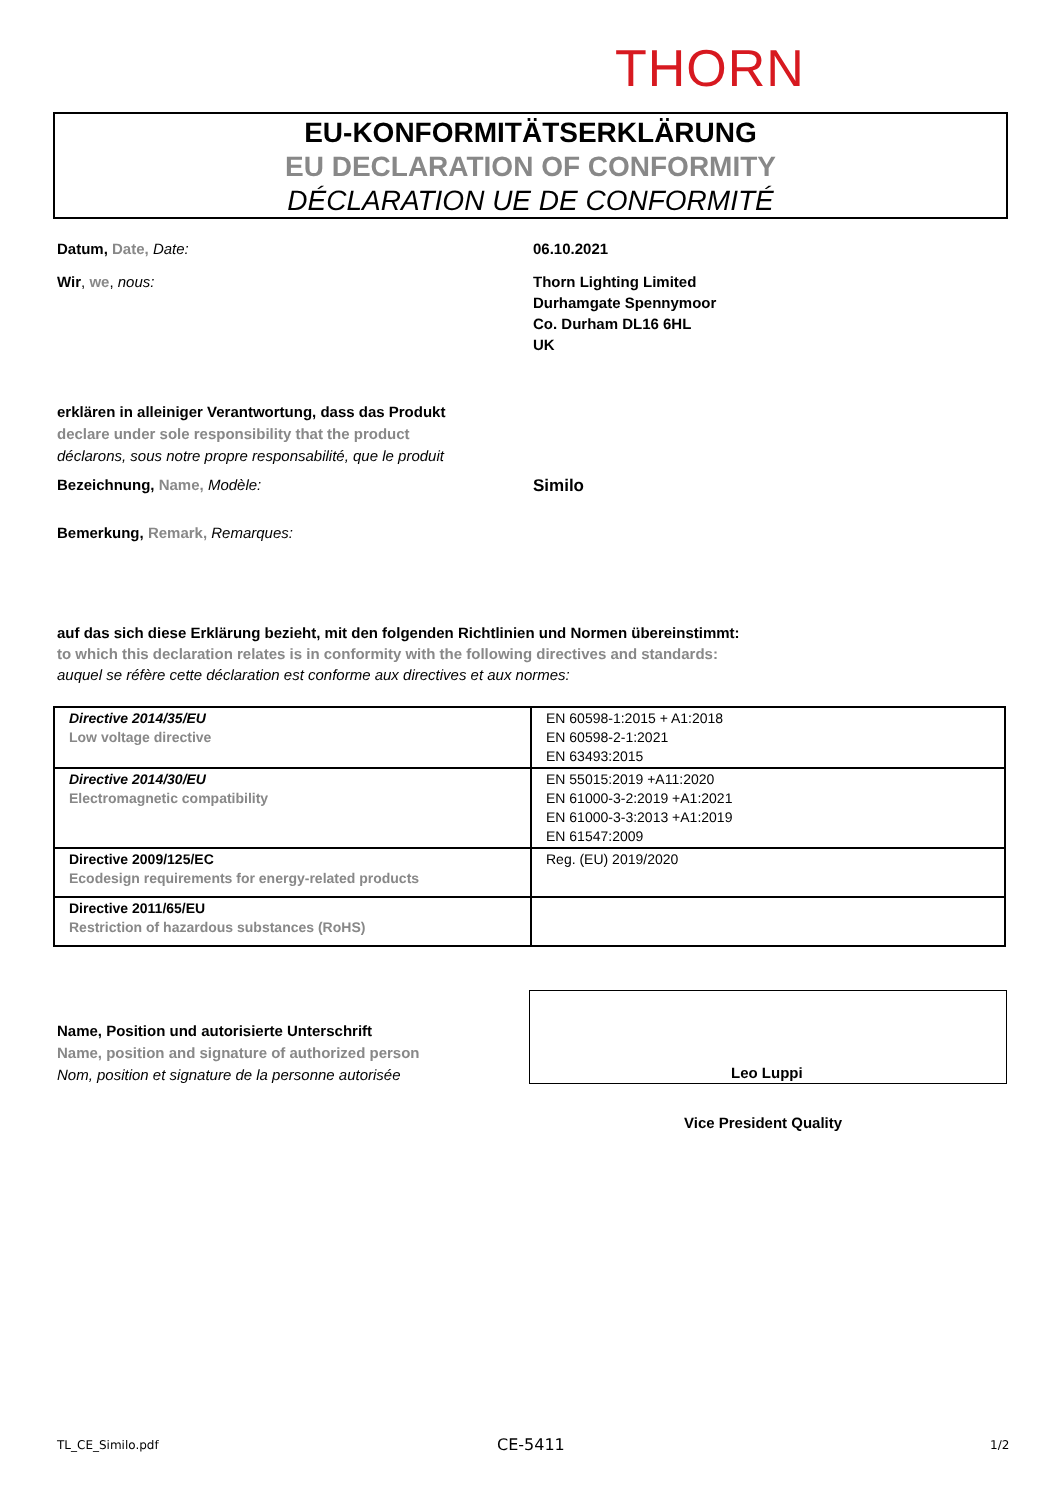THORN
EU-KONFORMITÄTSERKLÄRUNG
EU DECLARATION OF CONFORMITY
DÉCLARATION UE DE CONFORMITÉ
Datum, Date, Date: 06.10.2021
Wir, we, nous: Thorn Lighting Limited
Durhamgate Spennymoor
Co. Durham DL16 6HL
UK
erklären in alleiniger Verantwortung, dass das Produkt
declare under sole responsibility that the product
déclarons, sous notre propre responsabilité, que le produit
Bezeichnung, Name, Modèle: Similo
Bemerkung, Remark, Remarques:
auf das sich diese Erklärung bezieht, mit den folgenden Richtlinien und Normen übereinstimmt:
to which this declaration relates is in conformity with the following directives and standards:
auquel se réfère cette déclaration est conforme aux directives et aux normes:
| Directive 2014/35/EU Low voltage directive | EN 60598-1:2015 + A1:2018 EN 60598-2-1:2021 EN 63493:2015 |
| Directive 2014/30/EU Electromagnetic compatibility | EN 55015:2019 +A11:2020 EN 61000-3-2:2019 +A1:2021 EN 61000-3-3:2013 +A1:2019 EN 61547:2009 |
| Directive 2009/125/EC Ecodesign requirements for energy-related products | Reg. (EU) 2019/2020 |
| Directive 2011/65/EU Restriction of hazardous substances (RoHS) | |
Name, Position und autorisierte Unterschrift
Name, position and signature of authorized person
Nom, position et signature de la personne autorisée
Leo Luppi
Vice President Quality
TL_CE_Similo.pdf CE-5411 1/2